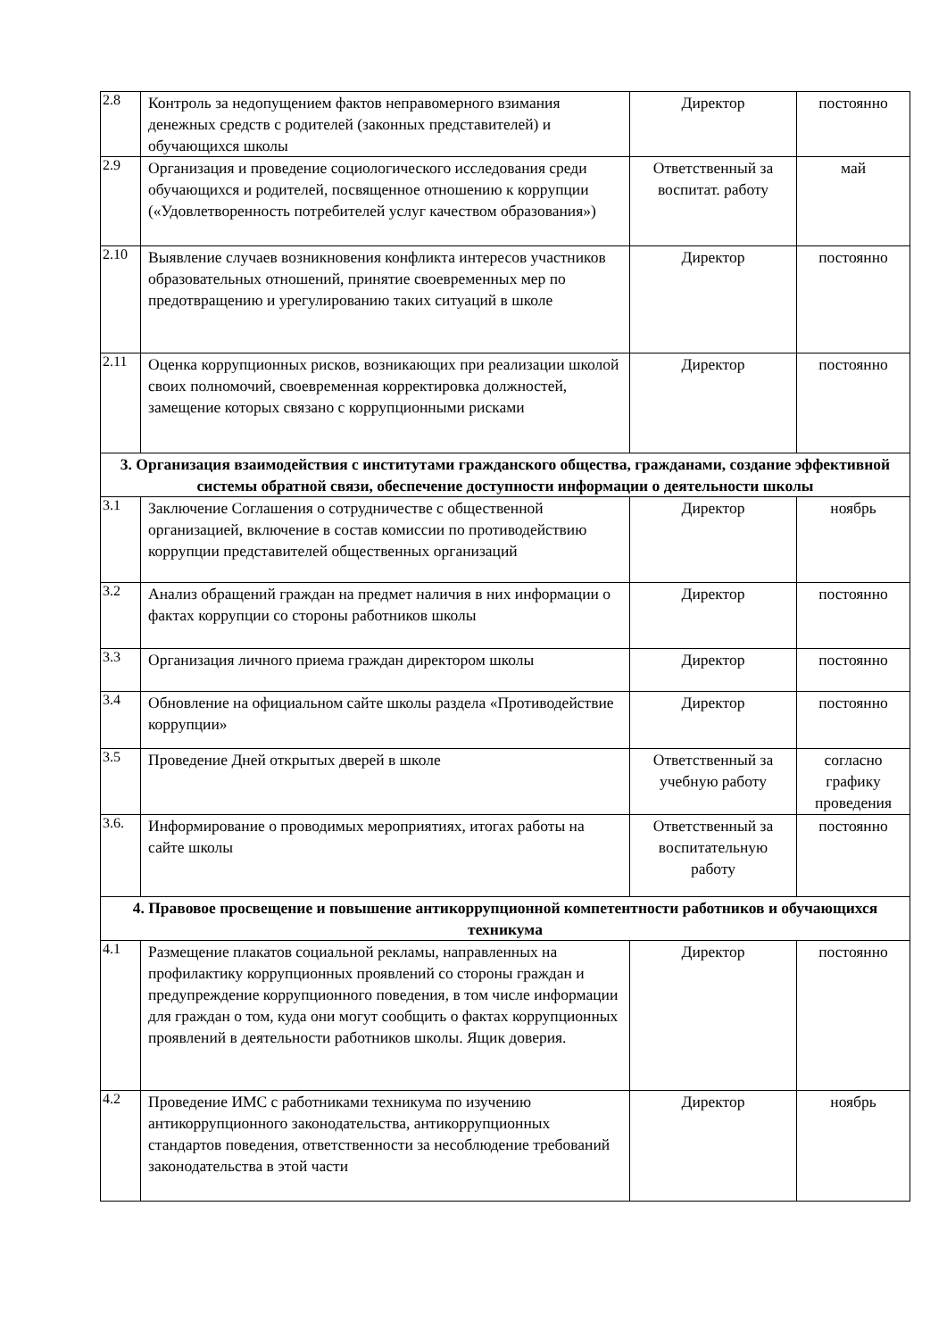| 2.8 | Контроль за недопущением фактов неправомерного взимания денежных средств с родителей (законных представителей) и обучающихся школы | Директор | постоянно |
| 2.9 | Организация и проведение социологического исследования среди обучающихся и родителей, посвященное отношению к коррупции («Удовлетворенность потребителей услуг качеством образования») | Ответственный за воспитат. работу | май |
| 2.10 | Выявление случаев возникновения конфликта интересов участников образовательных отношений, принятие своевременных мер по предотвращению и урегулированию таких ситуаций в школе | Директор | постоянно |
| 2.11 | Оценка коррупционных рисков, возникающих при реализации школой своих полномочий, своевременная корректировка должностей, замещение которых связано с коррупционными рисками | Директор | постоянно |
| 3. Организация взаимодействия с институтами гражданского общества, гражданами, создание эффективной системы обратной связи, обеспечение доступности информации о деятельности школы | | | |
| 3.1 | Заключение Соглашения о сотрудничестве с общественной организацией, включение в состав комиссии по противодействию коррупции представителей общественных организаций | Директор | ноябрь |
| 3.2 | Анализ обращений граждан на предмет наличия в них информации о фактах коррупции со стороны работников школы | Директор | постоянно |
| 3.3 | Организация личного приема граждан директором школы | Директор | постоянно |
| 3.4 | Обновление на официальном сайте школы раздела «Противодействие коррупции» | Директор | постоянно |
| 3.5 | Проведение Дней открытых дверей в школе | Ответственный за учебную работу | согласно графику проведения |
| 3.6. | Информирование о проводимых мероприятиях, итогах работы на сайте школы | Ответственный за воспитательную работу | постоянно |
| 4. Правовое просвещение и повышение антикоррупционной компетентности работников и обучающихся техникума | | | |
| 4.1 | Размещение плакатов социальной рекламы, направленных на профилактику коррупционных проявлений со стороны граждан и предупреждение коррупционного поведения, в том числе информации для граждан о том, куда они могут сообщить о фактах коррупционных проявлений в деятельности работников школы. Ящик доверия. | Директор | постоянно |
| 4.2 | Проведение ИМС с работниками техникума по изучению антикоррупционного законодательства, антикоррупционных стандартов поведения, ответственности за несоблюдение требований законодательства в этой части | Директор | ноябрь |